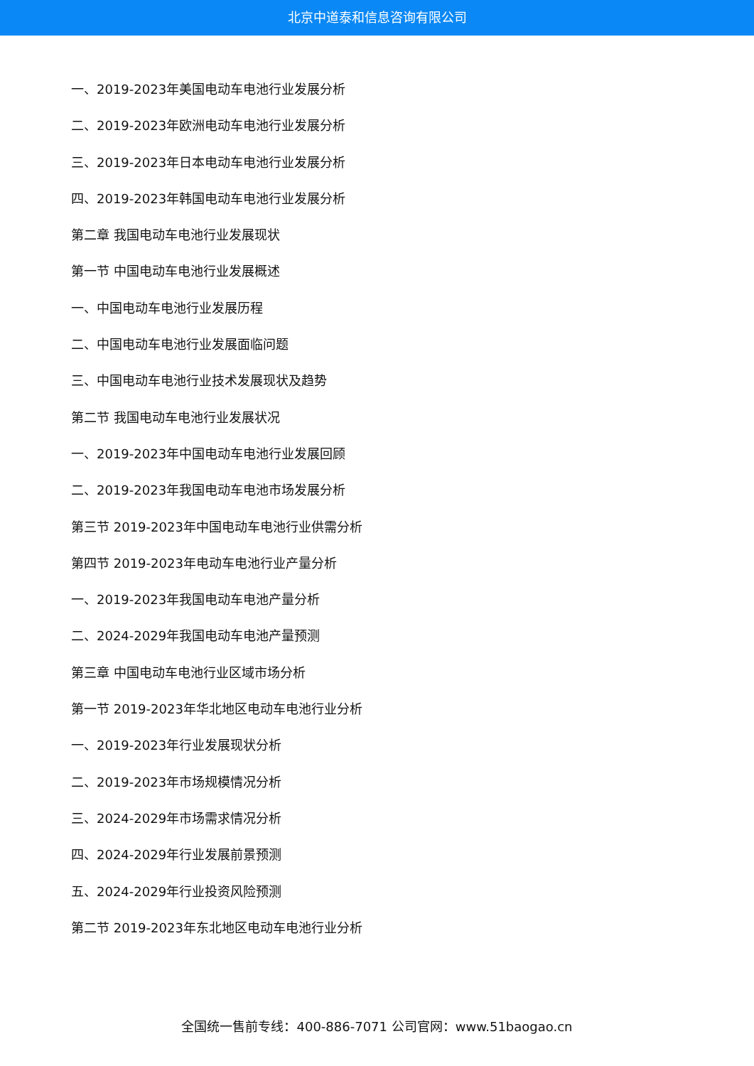北京中道泰和信息咨询有限公司
一、2019-2023年美国电动车电池行业发展分析
二、2019-2023年欧洲电动车电池行业发展分析
三、2019-2023年日本电动车电池行业发展分析
四、2019-2023年韩国电动车电池行业发展分析
第二章 我国电动车电池行业发展现状
第一节 中国电动车电池行业发展概述
一、中国电动车电池行业发展历程
二、中国电动车电池行业发展面临问题
三、中国电动车电池行业技术发展现状及趋势
第二节 我国电动车电池行业发展状况
一、2019-2023年中国电动车电池行业发展回顾
二、2019-2023年我国电动车电池市场发展分析
第三节 2019-2023年中国电动车电池行业供需分析
第四节 2019-2023年电动车电池行业产量分析
一、2019-2023年我国电动车电池产量分析
二、2024-2029年我国电动车电池产量预测
第三章 中国电动车电池行业区域市场分析
第一节 2019-2023年华北地区电动车电池行业分析
一、2019-2023年行业发展现状分析
二、2019-2023年市场规模情况分析
三、2024-2029年市场需求情况分析
四、2024-2029年行业发展前景预测
五、2024-2029年行业投资风险预测
第二节 2019-2023年东北地区电动车电池行业分析
全国统一售前专线：400-886-7071 公司官网：www.51baogao.cn